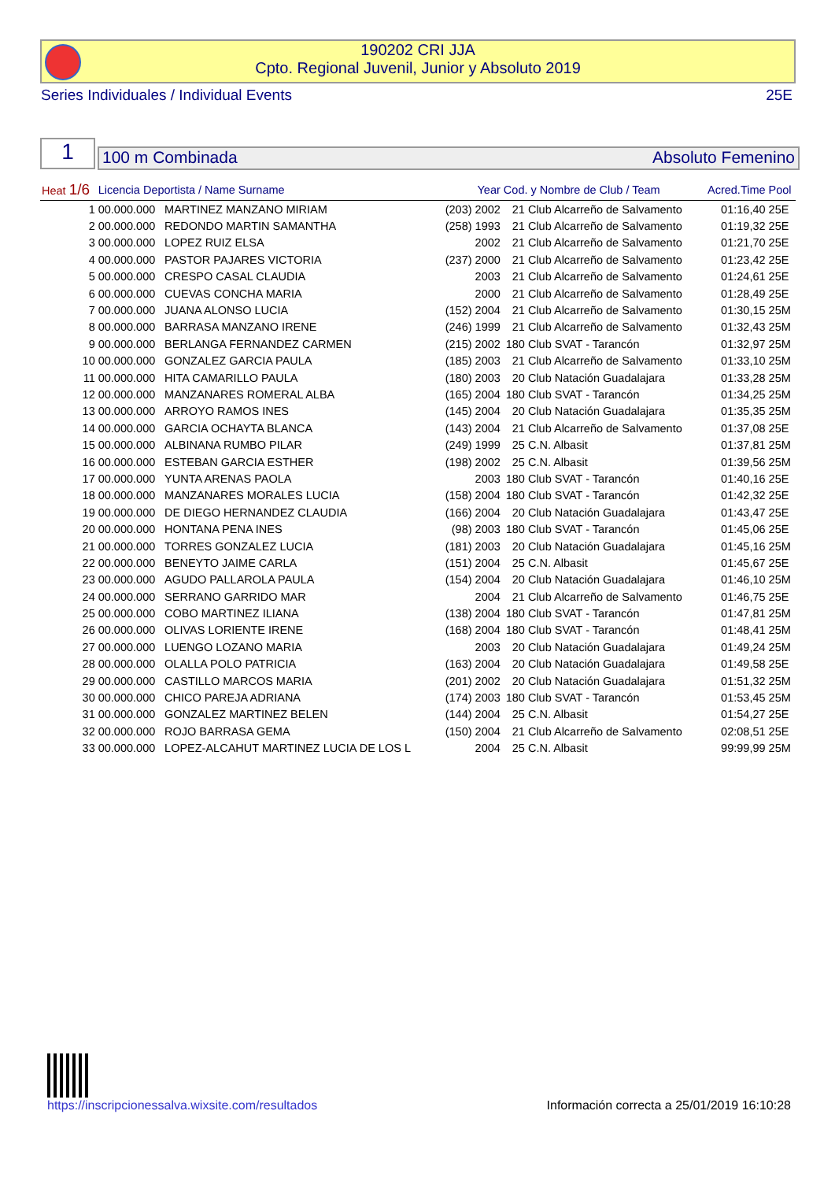190202 CRI JJA
Cpto. Regional Juvenil, Junior y Absoluto 2019
Series Individuales / Individual Events 25E
1 100 m Combinada Absoluto Femenino
| Heat 1/6 | Licencia Deportista / Name Surname | | Year | Cod. y Nombre de Club / Team | | Acred.Time | Pool |
| --- | --- | --- | --- | --- | --- | --- | --- |
| 1 | 00.000.000 | MARTINEZ MANZANO MIRIAM | (203) 2002 | 21 | Club Alcarreño de Salvamento | 01:16,40 | 25E |
| 2 | 00.000.000 | REDONDO MARTIN SAMANTHA | (258) 1993 | 21 | Club Alcarreño de Salvamento | 01:19,32 | 25E |
| 3 | 00.000.000 | LOPEZ RUIZ ELSA | 2002 | 21 | Club Alcarreño de Salvamento | 01:21,70 | 25E |
| 4 | 00.000.000 | PASTOR PAJARES VICTORIA | (237) 2000 | 21 | Club Alcarreño de Salvamento | 01:23,42 | 25E |
| 5 | 00.000.000 | CRESPO CASAL CLAUDIA | 2003 | 21 | Club Alcarreño de Salvamento | 01:24,61 | 25E |
| 6 | 00.000.000 | CUEVAS CONCHA MARIA | 2000 | 21 | Club Alcarreño de Salvamento | 01:28,49 | 25E |
| 7 | 00.000.000 | JUANA ALONSO LUCIA | (152) 2004 | 21 | Club Alcarreño de Salvamento | 01:30,15 | 25M |
| 8 | 00.000.000 | BARRASA MANZANO IRENE | (246) 1999 | 21 | Club Alcarreño de Salvamento | 01:32,43 | 25M |
| 9 | 00.000.000 | BERLANGA FERNANDEZ CARMEN | (215) 2002 | 180 | Club SVAT - Tarancón | 01:32,97 | 25M |
| 10 | 00.000.000 | GONZALEZ GARCIA PAULA | (185) 2003 | 21 | Club Alcarreño de Salvamento | 01:33,10 | 25M |
| 11 | 00.000.000 | HITA CAMARILLO PAULA | (180) 2003 | 20 | Club Natación Guadalajara | 01:33,28 | 25M |
| 12 | 00.000.000 | MANZANARES ROMERAL ALBA | (165) 2004 | 180 | Club SVAT - Tarancón | 01:34,25 | 25M |
| 13 | 00.000.000 | ARROYO RAMOS INES | (145) 2004 | 20 | Club Natación Guadalajara | 01:35,35 | 25M |
| 14 | 00.000.000 | GARCIA OCHAYTA BLANCA | (143) 2004 | 21 | Club Alcarreño de Salvamento | 01:37,08 | 25E |
| 15 | 00.000.000 | ALBINANA RUMBO PILAR | (249) 1999 | 25 | C.N. Albasit | 01:37,81 | 25M |
| 16 | 00.000.000 | ESTEBAN GARCIA ESTHER | (198) 2002 | 25 | C.N. Albasit | 01:39,56 | 25M |
| 17 | 00.000.000 | YUNTA ARENAS PAOLA | 2003 | 180 | Club SVAT - Tarancón | 01:40,16 | 25E |
| 18 | 00.000.000 | MANZANARES MORALES LUCIA | (158) 2004 | 180 | Club SVAT - Tarancón | 01:42,32 | 25E |
| 19 | 00.000.000 | DE DIEGO HERNANDEZ CLAUDIA | (166) 2004 | 20 | Club Natación Guadalajara | 01:43,47 | 25E |
| 20 | 00.000.000 | HONTANA PENA INES | (98) 2003 | 180 | Club SVAT - Tarancón | 01:45,06 | 25E |
| 21 | 00.000.000 | TORRES GONZALEZ LUCIA | (181) 2003 | 20 | Club Natación Guadalajara | 01:45,16 | 25M |
| 22 | 00.000.000 | BENEYTO JAIME CARLA | (151) 2004 | 25 | C.N. Albasit | 01:45,67 | 25E |
| 23 | 00.000.000 | AGUDO PALLAROLA PAULA | (154) 2004 | 20 | Club Natación Guadalajara | 01:46,10 | 25M |
| 24 | 00.000.000 | SERRANO GARRIDO MAR | 2004 | 21 | Club Alcarreño de Salvamento | 01:46,75 | 25E |
| 25 | 00.000.000 | COBO MARTINEZ ILIANA | (138) 2004 | 180 | Club SVAT - Tarancón | 01:47,81 | 25M |
| 26 | 00.000.000 | OLIVAS LORIENTE IRENE | (168) 2004 | 180 | Club SVAT - Tarancón | 01:48,41 | 25M |
| 27 | 00.000.000 | LUENGO LOZANO MARIA | 2003 | 20 | Club Natación Guadalajara | 01:49,24 | 25M |
| 28 | 00.000.000 | OLALLA POLO PATRICIA | (163) 2004 | 20 | Club Natación Guadalajara | 01:49,58 | 25E |
| 29 | 00.000.000 | CASTILLO MARCOS MARIA | (201) 2002 | 20 | Club Natación Guadalajara | 01:51,32 | 25M |
| 30 | 00.000.000 | CHICO PAREJA ADRIANA | (174) 2003 | 180 | Club SVAT - Tarancón | 01:53,45 | 25M |
| 31 | 00.000.000 | GONZALEZ MARTINEZ BELEN | (144) 2004 | 25 | C.N. Albasit | 01:54,27 | 25E |
| 32 | 00.000.000 | ROJO BARRASA GEMA | (150) 2004 | 21 | Club Alcarreño de Salvamento | 02:08,51 | 25E |
| 33 | 00.000.000 | LOPEZ-ALCAHUT MARTINEZ LUCIA DE LOS L | 2004 | 25 | C.N. Albasit | 99:99,99 | 25M |
https://inscripcionessalva.wixsite.com/resultados Información correcta a 25/01/2019 16:10:28